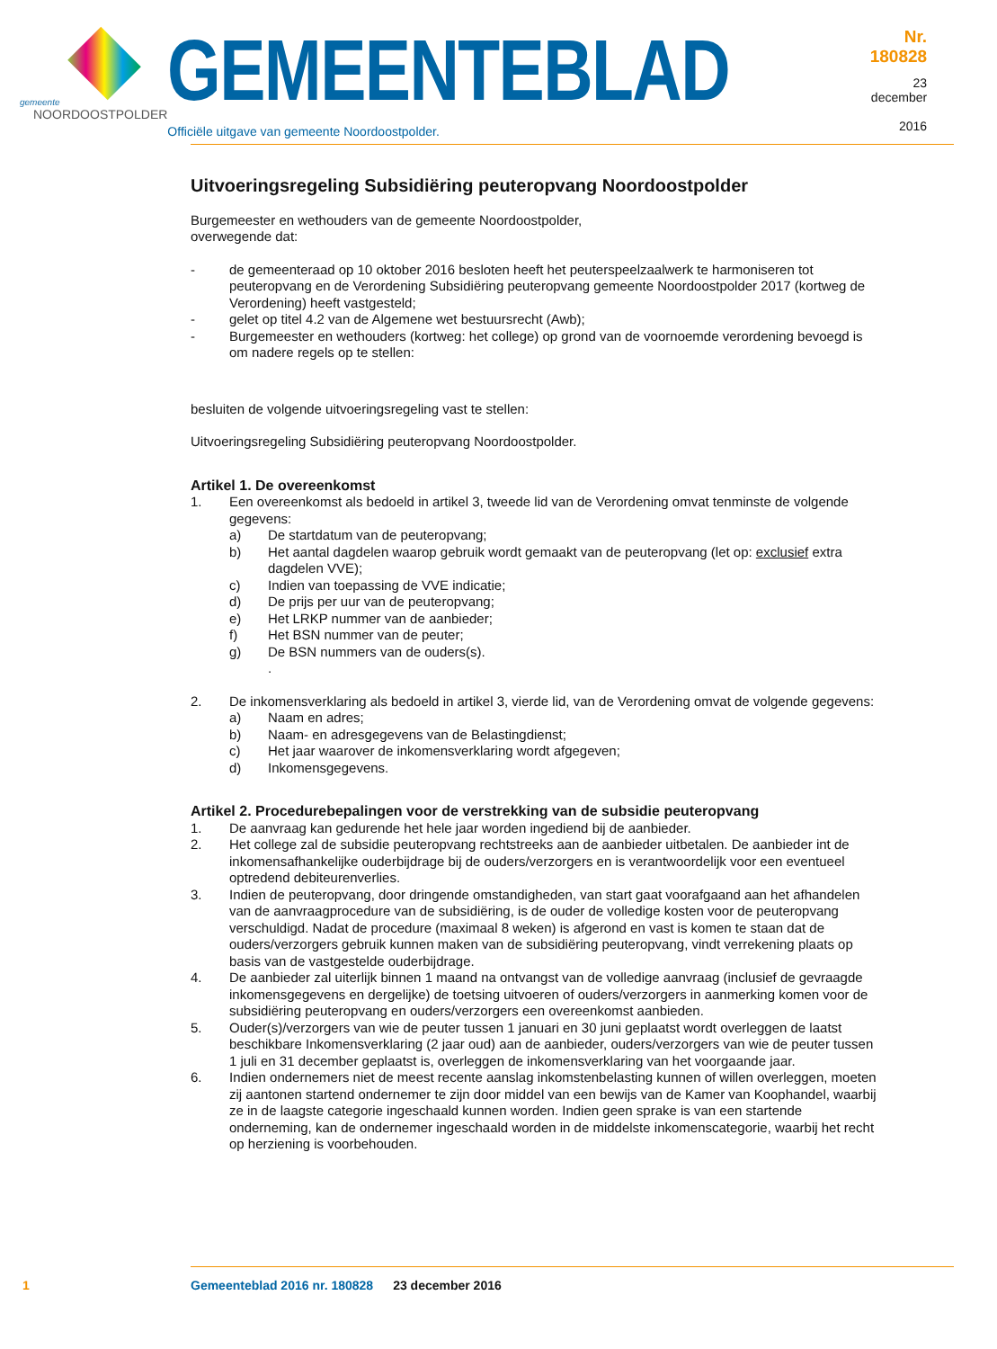gemeente
NOORDOOSTPOLDER
GEMEENTEBLAD
Officiële uitgave van gemeente Noordoostpolder.
Nr. 180828
23 december
2016
Uitvoeringsregeling Subsidiëring peuteropvang Noordoostpolder
Burgemeester en wethouders van de gemeente Noordoostpolder,
overwegende dat:
- de gemeenteraad op 10 oktober 2016 besloten heeft het peuterspeelzaalwerk te harmoniseren tot peuteropvang en de Verordening Subsidiëring peuteropvang gemeente Noordoostpolder 2017 (kortweg de Verordening) heeft vastgesteld;
- gelet op titel 4.2 van de Algemene wet bestuursrecht (Awb);
- Burgemeester en wethouders (kortweg: het college) op grond van de voornoemde verordening bevoegd is om nadere regels op te stellen:
besluiten de volgende uitvoeringsregeling vast te stellen:
Uitvoeringsregeling Subsidiëring peuteropvang Noordoostpolder.
Artikel 1. De overeenkomst
1. Een overeenkomst als bedoeld in artikel 3, tweede lid van de Verordening omvat tenminste de volgende gegevens:
a) De startdatum van de peuteropvang;
b) Het aantal dagdelen waarop gebruik wordt gemaakt van de peuteropvang (let op: exclusief extra dagdelen VVE);
c) Indien van toepassing de VVE indicatie;
d) De prijs per uur van de peuteropvang;
e) Het LRKP nummer van de aanbieder;
f) Het BSN nummer van de peuter;
g) De BSN nummers van de ouders(s).
.
2. De inkomensverklaring als bedoeld in artikel 3, vierde lid, van de Verordening omvat de volgende gegevens:
a) Naam en adres;
b) Naam- en adresgegevens van de Belastingdienst;
c) Het jaar waarover de inkomensverklaring wordt afgegeven;
d) Inkomensgegevens.
Artikel 2. Procedurebepalingen voor de verstrekking van de subsidie peuteropvang
1. De aanvraag kan gedurende het hele jaar worden ingediend bij de aanbieder.
2. Het college zal de subsidie peuteropvang rechtstreeks aan de aanbieder uitbetalen. De aanbieder int de inkomensafhankelijke ouderbijdrage bij de ouders/verzorgers en is verantwoordelijk voor een eventueel optredend debiteurenverlies.
3. Indien de peuteropvang, door dringende omstandigheden, van start gaat voorafgaand aan het afhandelen van de aanvraagprocedure van de subsidiëring, is de ouder de volledige kosten voor de peuteropvang verschuldigd. Nadat de procedure (maximaal 8 weken) is afgerond en vast is komen te staan dat de ouders/verzorgers gebruik kunnen maken van de subsidiëring peuteropvang, vindt verrekening plaats op basis van de vastgestelde ouderbijdrage.
4. De aanbieder zal uiterlijk binnen 1 maand na ontvangst van de volledige aanvraag (inclusief de gevraagde inkomensgegevens en dergelijke) de toetsing uitvoeren of ouders/verzorgers in aanmerking komen voor de subsidiëring peuteropvang en ouders/verzorgers een overeenkomst aanbieden.
5. Ouder(s)/verzorgers van wie de peuter tussen 1 januari en 30 juni geplaatst wordt overleggen de laatst beschikbare Inkomensverklaring (2 jaar oud) aan de aanbieder, ouders/verzorgers van wie de peuter tussen 1 juli en 31 december geplaatst is, overleggen de inkomensverklaring van het voorgaande jaar.
6. Indien ondernemers niet de meest recente aanslag inkomstenbelasting kunnen of willen overleggen, moeten zij aantonen startend ondernemer te zijn door middel van een bewijs van de Kamer van Koophandel, waarbij ze in de laagste categorie ingeschaald kunnen worden. Indien geen sprake is van een startende onderneming, kan de ondernemer ingeschaald worden in de middelste inkomenscategorie, waarbij het recht op herziening is voorbehouden.
1 Gemeenteblad 2016 nr. 180828 23 december 2016